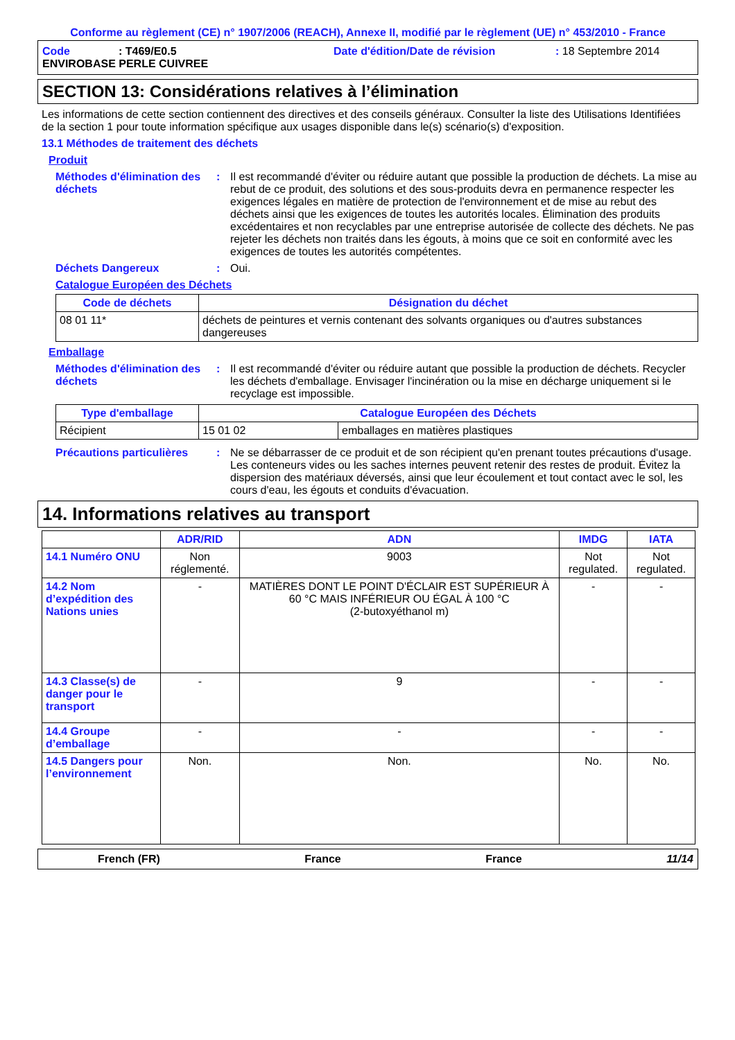Conforme au règlement (CE) n° 1907/2006 (REACH), Annexe II, modifié par le règlement (UE) n° 453/2010 - France
Code: T469/E0.5 Date d'édition/Date de révision: 18 Septembre 2014
ENVIROBASE PERLE CUIVREE
SECTION 13: Considérations relatives à l’élimination
Les informations de cette section contiennent des directives et des conseils généraux. Consulter la liste des Utilisations Identifiées de la section 1 pour toute information spécifique aux usages disponible dans le(s) scénario(s) d'exposition.
13.1 Méthodes de traitement des déchets
Produit
Méthodes d'élimination des déchets: Il est recommandé d'éviter ou réduire autant que possible la production de déchets. La mise au rebut de ce produit, des solutions et des sous-produits devra en permanence respecter les exigences légales en matière de protection de l'environnement et de mise au rebut des déchets ainsi que les exigences de toutes les autorités locales. Élimination des produits excédentaires et non recyclables par une entreprise autorisée de collecte des déchets. Ne pas rejeter les déchets non traités dans les égouts, à moins que ce soit en conformité avec les exigences de toutes les autorités compétentes.
Déchets Dangereux: Oui.
Catalogue Européen des Déchets
| Code de déchets | Désignation du déchet |
| --- | --- |
| 08 01 11* | déchets de peintures et vernis contenant des solvants organiques ou d'autres substances dangereuses |
Emballage
Méthodes d'élimination des déchets: Il est recommandé d'éviter ou réduire autant que possible la production de déchets. Recycler les déchets d'emballage. Envisager l'incinération ou la mise en décharge uniquement si le recyclage est impossible.
| Type d'emballage | Catalogue Européen des Déchets | |
| --- | --- | --- |
| Récipient | 15 01 02 | emballages en matières plastiques |
Précautions particulières: Ne se débarrasser de ce produit et de son récipient qu'en prenant toutes précautions d'usage. Les conteneurs vides ou les saches internes peuvent retenir des restes de produit. Évitez la dispersion des matériaux déversés, ainsi que leur écoulement et tout contact avec le sol, les cours d'eau, les égouts et conduits d'évacuation.
14. Informations relatives au transport
| | ADR/RID | ADN | IMDG | IATA |
| --- | --- | --- | --- | --- |
| 14.1 Numéro ONU | Non réglementé. | 9003 | Not regulated. | Not regulated. |
| 14.2 Nom d’expédition des Nations unies | - | MATIÈRES DONT LE POINT D'ÉCLAIR EST SUPÉRIEUR À 60 °C MAIS INFÉRIEUR OU ÉGAL À 100 °C (2-butoxyéthanol m) | - | - |
| 14.3 Classe(s) de danger pour le transport | - | 9 | - | - |
| 14.4 Groupe d’emballage | - | - | - | - |
| 14.5 Dangers pour l’environnement | Non. | Non. | No. | No. |
French (FR) France France 11/14